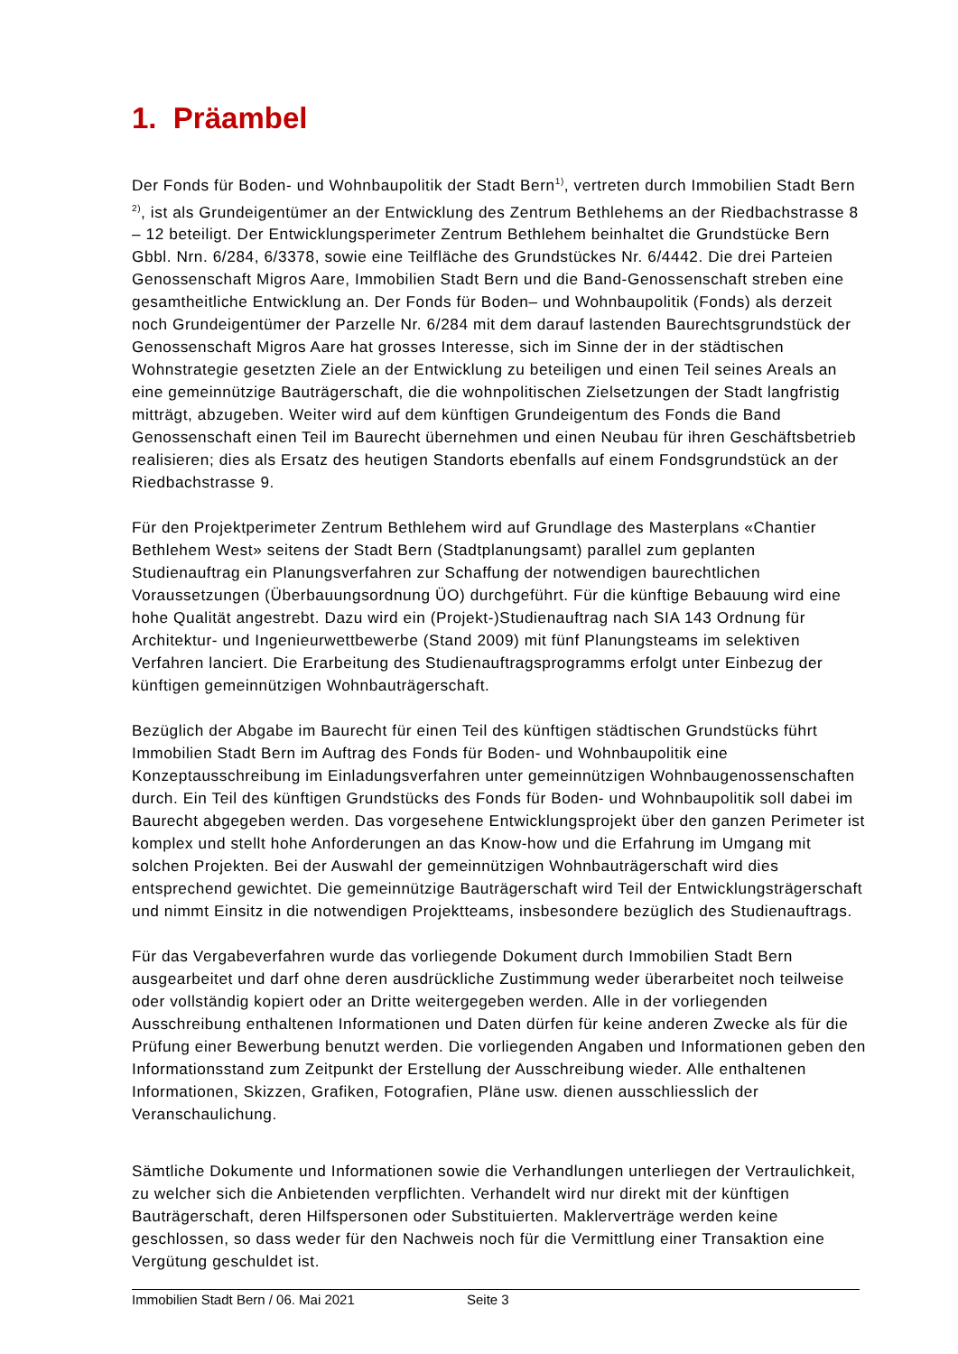1. Präambel
Der Fonds für Boden- und Wohnbaupolitik der Stadt Bern<sup>1)</sup>, vertreten durch Immobilien Stadt Bern <sup>2)</sup>, ist als Grundeigentümer an der Entwicklung des Zentrum Bethlehems an der Riedbachstrasse 8 – 12 beteiligt. Der Entwicklungsperimeter Zentrum Bethlehem beinhaltet die Grundstücke Bern Gbbl. Nrn. 6/284, 6/3378, sowie eine Teilfläche des Grundstückes Nr. 6/4442. Die drei Parteien Genossenschaft Migros Aare, Immobilien Stadt Bern und die Band-Genossenschaft streben eine gesamtheitliche Entwicklung an. Der Fonds für Boden– und Wohnbaupolitik (Fonds) als derzeit noch Grundeigentümer der Parzelle Nr. 6/284 mit dem darauf lastenden Baurechtsgrundstück der Genossenschaft Migros Aare hat grosses Interesse, sich im Sinne der in der städtischen Wohnstrategie gesetzten Ziele an der Entwicklung zu beteiligen und einen Teil seines Areals an eine gemeinnützige Bauträgerschaft, die die wohnpolitischen Zielsetzungen der Stadt langfristig mitträgt, abzugeben. Weiter wird auf dem künftigen Grundeigentum des Fonds die Band Genossenschaft einen Teil im Baurecht übernehmen und einen Neubau für ihren Geschäftsbetrieb realisieren; dies als Ersatz des heutigen Standorts ebenfalls auf einem Fondsgrundstück an der Riedbachstrasse 9.
Für den Projektperimeter Zentrum Bethlehem wird auf Grundlage des Masterplans «Chantier Bethlehem West» seitens der Stadt Bern (Stadtplanungsamt) parallel zum geplanten Studienauftrag ein Planungsverfahren zur Schaffung der notwendigen baurechtlichen Voraussetzungen (Überbauungsordnung ÜO) durchgeführt. Für die künftige Bebauung wird eine hohe Qualität angestrebt. Dazu wird ein (Projekt-)Studienauftrag nach SIA 143 Ordnung für Architektur- und Ingenieurwettbewerbe (Stand 2009) mit fünf Planungsteams im selektiven Verfahren lanciert. Die Erarbeitung des Studienauftragsprogramms erfolgt unter Einbezug der künftigen gemeinnützigen Wohnbauträgerschaft.
Bezüglich der Abgabe im Baurecht für einen Teil des künftigen städtischen Grundstücks führt Immobilien Stadt Bern im Auftrag des Fonds für Boden- und Wohnbaupolitik eine Konzeptausschreibung im Einladungsverfahren unter gemeinnützigen Wohnbaugenossenschaften durch. Ein Teil des künftigen Grundstücks des Fonds für Boden- und Wohnbaupolitik soll dabei im Baurecht abgegeben werden. Das vorgesehene Entwicklungsprojekt über den ganzen Perimeter ist komplex und stellt hohe Anforderungen an das Know-how und die Erfahrung im Umgang mit solchen Projekten. Bei der Auswahl der gemeinnützigen Wohnbauträgerschaft wird dies entsprechend gewichtet. Die gemeinnützige Bauträgerschaft wird Teil der Entwicklungsträgerschaft und nimmt Einsitz in die notwendigen Projektteams, insbesondere bezüglich des Studienauftrags.
Für das Vergabeverfahren wurde das vorliegende Dokument durch Immobilien Stadt Bern ausgearbeitet und darf ohne deren ausdrückliche Zustimmung weder überarbeitet noch teilweise oder vollständig kopiert oder an Dritte weitergegeben werden. Alle in der vorliegenden Ausschreibung enthaltenen Informationen und Daten dürfen für keine anderen Zwecke als für die Prüfung einer Bewerbung benutzt werden. Die vorliegenden Angaben und Informationen geben den Informationsstand zum Zeitpunkt der Erstellung der Ausschreibung wieder. Alle enthaltenen Informationen, Skizzen, Grafiken, Fotografien, Pläne usw. dienen ausschliesslich der Veranschaulichung.
Sämtliche Dokumente und Informationen sowie die Verhandlungen unterliegen der Vertraulichkeit, zu welcher sich die Anbietenden verpflichten. Verhandelt wird nur direkt mit der künftigen Bauträgerschaft, deren Hilfspersonen oder Substituierten. Maklerverträge werden keine geschlossen, so dass weder für den Nachweis noch für die Vermittlung einer Transaktion eine Vergütung geschuldet ist.
Immobilien Stadt Bern / 06. Mai 2021 Seite 3